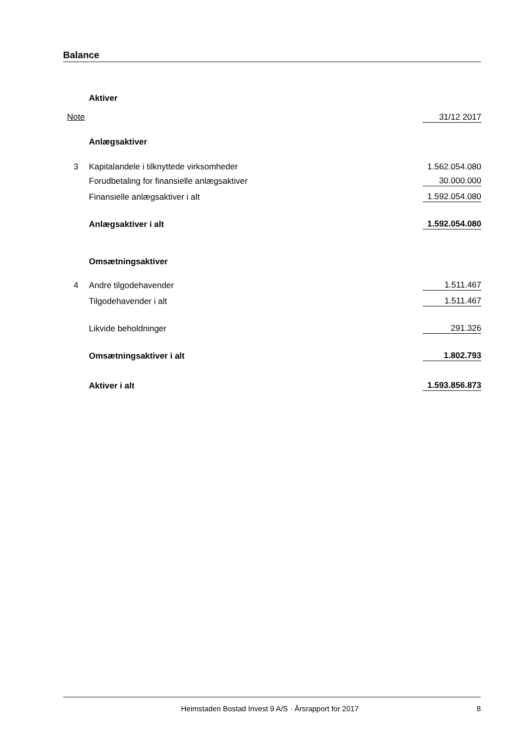Balance
| | Aktiver | |
| Note | | 31/12 2017 |
| | Anlægsaktiver | |
| 3 | Kapitalandele i tilknyttede virksomheder | 1.562.054.080 |
| | Forudbetaling for finansielle anlægsaktiver | 30.000.000 |
| | Finansielle anlægsaktiver i alt | 1.592.054.080 |
| | Anlægsaktiver i alt | 1.592.054.080 |
| | Omsætningsaktiver | |
| 4 | Andre tilgodehavender | 1.511.467 |
| | Tilgodehavender i alt | 1.511.467 |
| | Likvide beholdninger | 291.326 |
| | Omsætningsaktiver i alt | 1.802.793 |
| | Aktiver i alt | 1.593.856.873 |
Heimstaden Bostad Invest 9 A/S · Årsrapport for 2017 8